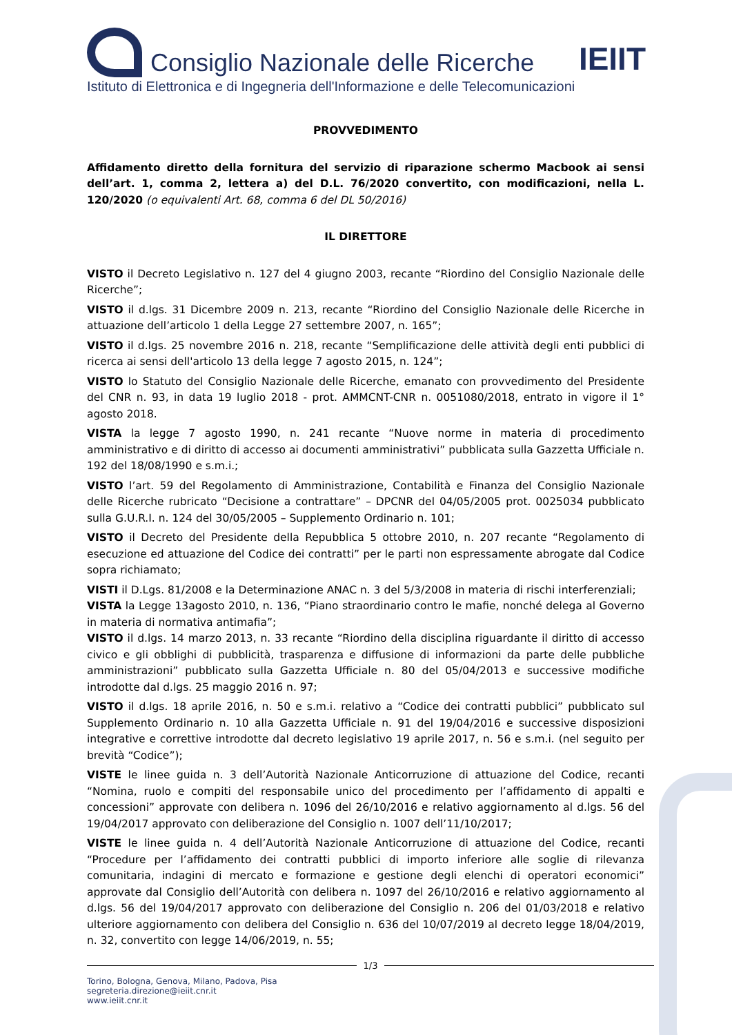Consiglio Nazionale delle Ricerche IEIIT
Istituto di Elettronica e di Ingegneria dell'Informazione e delle Telecomunicazioni
PROVVEDIMENTO
Affidamento diretto della fornitura del servizio di riparazione schermo Macbook ai sensi dell’art. 1, comma 2, lettera a) del D.L. 76/2020 convertito, con modificazioni, nella L. 120/2020 (o equivalenti Art. 68, comma 6 del DL 50/2016)
IL DIRETTORE
VISTO il Decreto Legislativo n. 127 del 4 giugno 2003, recante “Riordino del Consiglio Nazionale delle Ricerche”;
VISTO il d.lgs. 31 Dicembre 2009 n. 213, recante “Riordino del Consiglio Nazionale delle Ricerche in attuazione dell’articolo 1 della Legge 27 settembre 2007, n. 165”;
VISTO il d.lgs. 25 novembre 2016 n. 218, recante “Semplificazione delle attività degli enti pubblici di ricerca ai sensi dell'articolo 13 della legge 7 agosto 2015, n. 124”;
VISTO lo Statuto del Consiglio Nazionale delle Ricerche, emanato con provvedimento del Presidente del CNR n. 93, in data 19 luglio 2018 - prot. AMMCNT-CNR n. 0051080/2018, entrato in vigore il 1° agosto 2018.
VISTA la legge 7 agosto 1990, n. 241 recante “Nuove norme in materia di procedimento amministrativo e di diritto di accesso ai documenti amministrativi” pubblicata sulla Gazzetta Ufficiale n. 192 del 18/08/1990 e s.m.i.;
VISTO l’art. 59 del Regolamento di Amministrazione, Contabilità e Finanza del Consiglio Nazionale delle Ricerche rubricato “Decisione a contrattare” – DPCNR del 04/05/2005 prot. 0025034 pubblicato sulla G.U.R.I. n. 124 del 30/05/2005 – Supplemento Ordinario n. 101;
VISTO il Decreto del Presidente della Repubblica 5 ottobre 2010, n. 207 recante “Regolamento di esecuzione ed attuazione del Codice dei contratti” per le parti non espressamente abrogate dal Codice sopra richiamato;
VISTI il D.Lgs. 81/2008 e la Determinazione ANAC n. 3 del 5/3/2008 in materia di rischi interferenziali;
VISTA la Legge 13agosto 2010, n. 136, “Piano straordinario contro le mafie, nonché delega al Governo in materia di normativa antimafia”;
VISTO il d.lgs. 14 marzo 2013, n. 33 recante “Riordino della disciplina riguardante il diritto di accesso civico e gli obblighi di pubblicità, trasparenza e diffusione di informazioni da parte delle pubbliche amministrazioni” pubblicato sulla Gazzetta Ufficiale n. 80 del 05/04/2013 e successive modifiche introdotte dal d.lgs. 25 maggio 2016 n. 97;
VISTO il d.lgs. 18 aprile 2016, n. 50 e s.m.i. relativo a “Codice dei contratti pubblici” pubblicato sul Supplemento Ordinario n. 10 alla Gazzetta Ufficiale n. 91 del 19/04/2016 e successive disposizioni integrative e correttive introdotte dal decreto legislativo 19 aprile 2017, n. 56 e s.m.i. (nel seguito per brevità “Codice”);
VISTE le linee guida n. 3 dell’Autorità Nazionale Anticorruzione di attuazione del Codice, recanti “Nomina, ruolo e compiti del responsabile unico del procedimento per l’affidamento di appalti e concessioni” approvate con delibera n. 1096 del 26/10/2016 e relativo aggiornamento al d.lgs. 56 del 19/04/2017 approvato con deliberazione del Consiglio n. 1007 dell’11/10/2017;
VISTE le linee guida n. 4 dell’Autorità Nazionale Anticorruzione di attuazione del Codice, recanti “Procedure per l’affidamento dei contratti pubblici di importo inferiore alle soglie di rilevanza comunitaria, indagini di mercato e formazione e gestione degli elenchi di operatori economici” approvate dal Consiglio dell’Autorità con delibera n. 1097 del 26/10/2016 e relativo aggiornamento al d.lgs. 56 del 19/04/2017 approvato con deliberazione del Consiglio n. 206 del 01/03/2018 e relativo ulteriore aggiornamento con delibera del Consiglio n. 636 del 10/07/2019 al decreto legge 18/04/2019, n. 32, convertito con legge 14/06/2019, n. 55;
1/3
Torino, Bologna, Genova, Milano, Padova, Pisa
segreteria.direzione@ieiit.cnr.it
www.ieiit.cnr.it